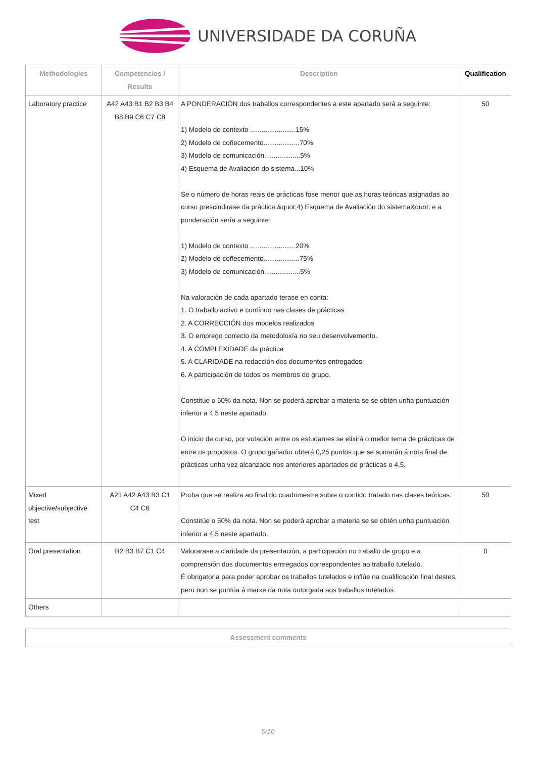UNIVERSIDADE DA CORUÑA
| Methodologies | Competencies / Results | Description | Qualification |
| --- | --- | --- | --- |
| Laboratory practice | A42 A43 B1 B2 B3 B4 B8 B9 C6 C7 C8 | A PONDERACIÓN dos traballos correspondentes a este apartado será a seguinte: 1) Modelo de contexto ........................15% 2) Modelo de coñecemento...................70% 3) Modelo de comunicación...................5% 4) Esquema de Avaliación do sistema...10% Se o número de horas reais de prácticas fose menor que as horas teóricas asignadas ao curso prescindirase da práctica &quot;4) Esquema de Avaliación do sistema&quot; e a ponderación sería a seguinte: 1) Modelo de contexto ........................20% 2) Modelo de coñecemento...................75% 3) Modelo de comunicación...................5% Na valoración de cada apartado terase en conta: 1. O traballo activo e contínuo nas clases de prácticas 2. A CORRECCIÓN dos modelos realizados 3. O emprego correcto da metodoloxía no seu desenvolvemento. 4. A COMPLEXIDADE da práctica 5. A CLARIDADE na redacción dos documentos entregados. 6. A participación de todos os membros do grupo. Constitúe o 50% da nota. Non se poderá aprobar a materia se se obtén unha puntuación inferior a 4,5 neste apartado. O inicio de curso, por votación entre os estudantes se elixirá o mellor tema de prácticas de entre os propostos. O grupo gañador obterá 0,25 puntos que se sumarán á nota final de prácticas unha vez alcanzado nos anteriores apartados de prácticas o 4,5. | 50 |
| Mixed objective/subjective test | A21 A42 A43 B3 C1 C4 C6 | Proba que se realiza ao final do cuadrimestre sobre o contido tratado nas clases teóricas. Constitúe o 50% da nota. Non se poderá aprobar a materia se se obtén unha puntuación inferior a 4,5 neste apartado. | 50 |
| Oral presentation | B2 B3 B7 C1 C4 | Valorarase a claridade da presentación, a participación no traballo de grupo e a comprensión dos documentos entregados correspondentes ao traballo tutelado. É obrigatoria para poder aprobar os traballos tutelados e inflúe na cualificación final destes, pero non se puntúa á marxe da nota outorgada aos traballos tutelados. | 0 |
| Others | | | |
| Assessment comments |
| --- |
5/10